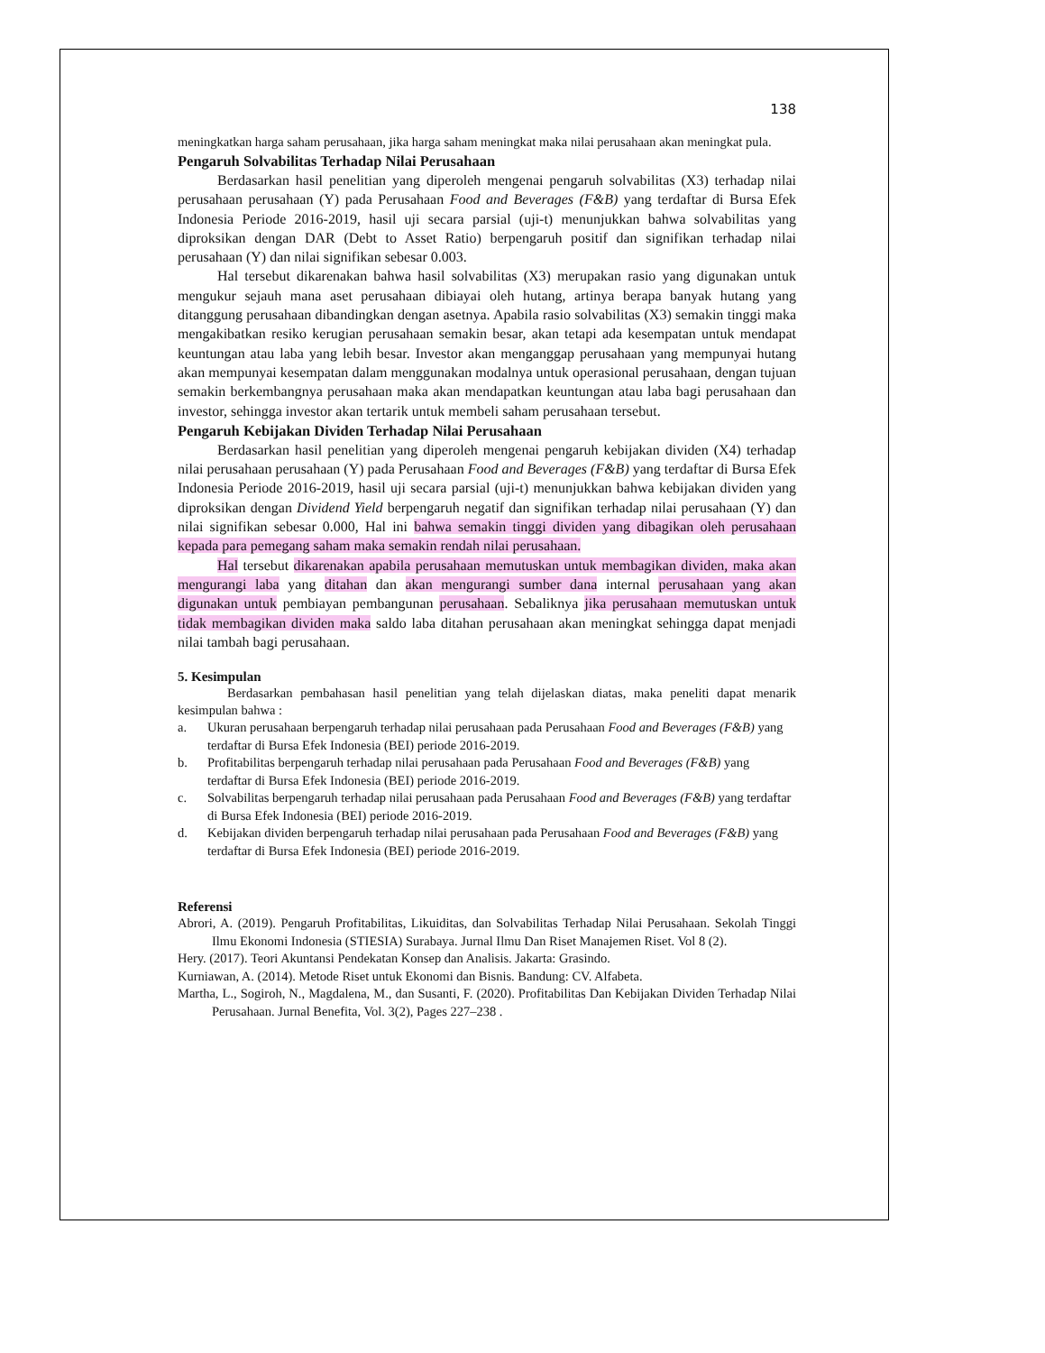138
meningkatkan harga saham perusahaan, jika harga saham meningkat maka nilai perusahaan akan meningkat pula.
Pengaruh Solvabilitas Terhadap Nilai Perusahaan
Berdasarkan hasil penelitian yang diperoleh mengenai pengaruh solvabilitas (X3) terhadap nilai perusahaan perusahaan (Y) pada Perusahaan Food and Beverages (F&B) yang terdaftar di Bursa Efek Indonesia Periode 2016-2019, hasil uji secara parsial (uji-t) menunjukkan bahwa solvabilitas yang diproksikan dengan DAR (Debt to Asset Ratio) berpengaruh positif dan signifikan terhadap nilai perusahaan (Y) dan nilai signifikan sebesar 0.003.
Hal tersebut dikarenakan bahwa hasil solvabilitas (X3) merupakan rasio yang digunakan untuk mengukur sejauh mana aset perusahaan dibiayai oleh hutang, artinya berapa banyak hutang yang ditanggung perusahaan dibandingkan dengan asetnya. Apabila rasio solvabilitas (X3) semakin tinggi maka mengakibatkan resiko kerugian perusahaan semakin besar, akan tetapi ada kesempatan untuk mendapat keuntungan atau laba yang lebih besar. Investor akan menganggap perusahaan yang mempunyai hutang akan mempunyai kesempatan dalam menggunakan modalnya untuk operasional perusahaan, dengan tujuan semakin berkembangnya perusahaan maka akan mendapatkan keuntungan atau laba bagi perusahaan dan investor, sehingga investor akan tertarik untuk membeli saham perusahaan tersebut.
Pengaruh Kebijakan Dividen Terhadap Nilai Perusahaan
Berdasarkan hasil penelitian yang diperoleh mengenai pengaruh kebijakan dividen (X4) terhadap nilai perusahaan perusahaan (Y) pada Perusahaan Food and Beverages (F&B) yang terdaftar di Bursa Efek Indonesia Periode 2016-2019, hasil uji secara parsial (uji-t) menunjukkan bahwa kebijakan dividen yang diproksikan dengan Dividend Yield berpengaruh negatif dan signifikan terhadap nilai perusahaan (Y) dan nilai signifikan sebesar 0.000, Hal ini bahwa semakin tinggi dividen yang dibagikan oleh perusahaan kepada para pemegang saham maka semakin rendah nilai perusahaan.
Hal tersebut dikarenakan apabila perusahaan memutuskan untuk membagikan dividen, maka akan mengurangi laba yang ditahan dan akan mengurangi sumber dana internal perusahaan yang akan digunakan untuk pembiayan pembangunan perusahaan. Sebaliknya jika perusahaan memutuskan untuk tidak membagikan dividen maka saldo laba ditahan perusahaan akan meningkat sehingga dapat menjadi nilai tambah bagi perusahaan.
5. Kesimpulan
Berdasarkan pembahasan hasil penelitian yang telah dijelaskan diatas, maka peneliti dapat menarik kesimpulan bahwa :
a. Ukuran perusahaan berpengaruh terhadap nilai perusahaan pada Perusahaan Food and Beverages (F&B) yang terdaftar di Bursa Efek Indonesia (BEI) periode 2016-2019.
b. Profitabilitas berpengaruh terhadap nilai perusahaan pada Perusahaan Food and Beverages (F&B) yang terdaftar di Bursa Efek Indonesia (BEI) periode 2016-2019.
c. Solvabilitas berpengaruh terhadap nilai perusahaan pada Perusahaan Food and Beverages (F&B) yang terdaftar di Bursa Efek Indonesia (BEI) periode 2016-2019.
d. Kebijakan dividen berpengaruh terhadap nilai perusahaan pada Perusahaan Food and Beverages (F&B) yang terdaftar di Bursa Efek Indonesia (BEI) periode 2016-2019.
Referensi
Abrori, A. (2019). Pengaruh Profitabilitas, Likuiditas, dan Solvabilitas Terhadap Nilai Perusahaan. Sekolah Tinggi Ilmu Ekonomi Indonesia (STIESIA) Surabaya. Jurnal Ilmu Dan Riset Manajemen Riset. Vol 8 (2).
Hery. (2017). Teori Akuntansi Pendekatan Konsep dan Analisis. Jakarta: Grasindo.
Kurniawan, A. (2014). Metode Riset untuk Ekonomi dan Bisnis. Bandung: CV. Alfabeta.
Martha, L., Sogiroh, N., Magdalena, M., dan Susanti, F. (2020). Profitabilitas Dan Kebijakan Dividen Terhadap Nilai Perusahaan. Jurnal Benefita, Vol. 3(2), Pages 227–238 .